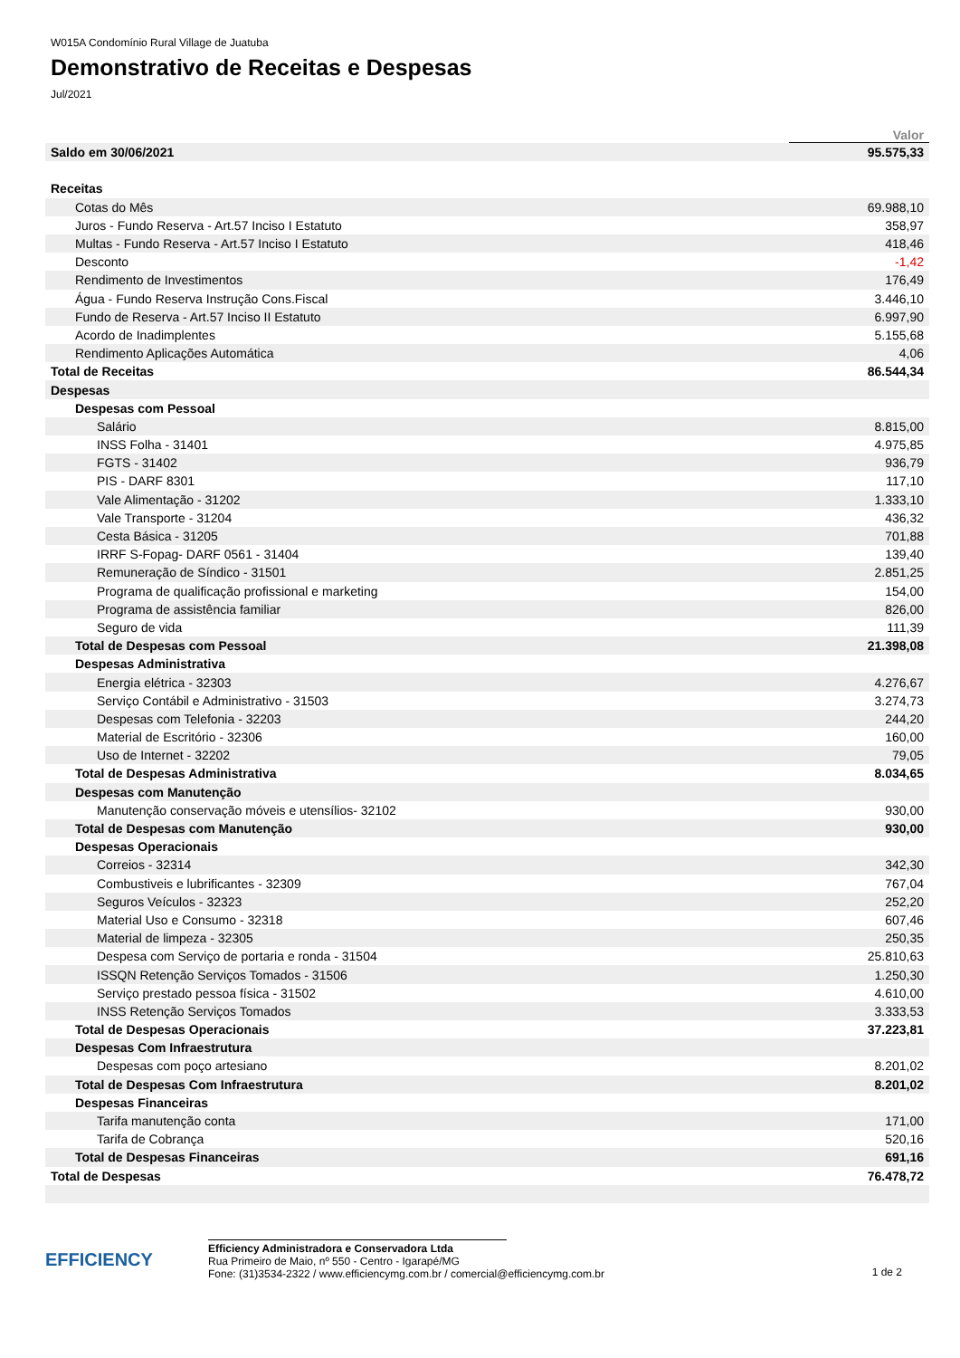W015A Condomínio Rural Village de Juatuba
Demonstrativo de Receitas e Despesas
Jul/2021
| | Valor |
| --- | --- |
| Saldo em 30/06/2021 | 95.575,33 |
| Receitas | |
| Cotas do Mês | 69.988,10 |
| Juros - Fundo Reserva - Art.57 Inciso I Estatuto | 358,97 |
| Multas - Fundo Reserva - Art.57 Inciso I Estatuto | 418,46 |
| Desconto | -1,42 |
| Rendimento de Investimentos | 176,49 |
| Água - Fundo Reserva Instrução Cons.Fiscal | 3.446,10 |
| Fundo de Reserva - Art.57 Inciso II Estatuto | 6.997,90 |
| Acordo de Inadimplentes | 5.155,68 |
| Rendimento Aplicações Automática | 4,06 |
| Total de Receitas | 86.544,34 |
| Despesas | |
| Despesas com Pessoal | |
| Salário | 8.815,00 |
| INSS Folha - 31401 | 4.975,85 |
| FGTS - 31402 | 936,79 |
| PIS - DARF 8301 | 117,10 |
| Vale Alimentação - 31202 | 1.333,10 |
| Vale Transporte - 31204 | 436,32 |
| Cesta Básica - 31205 | 701,88 |
| IRRF S-Fopag- DARF 0561 - 31404 | 139,40 |
| Remuneração de Síndico - 31501 | 2.851,25 |
| Programa de qualificação profissional e marketing | 154,00 |
| Programa de assistência familiar | 826,00 |
| Seguro de vida | 111,39 |
| Total de Despesas com Pessoal | 21.398,08 |
| Despesas Administrativa | |
| Energia elétrica - 32303 | 4.276,67 |
| Serviço Contábil e Administrativo - 31503 | 3.274,73 |
| Despesas com Telefonia - 32203 | 244,20 |
| Material de Escritório - 32306 | 160,00 |
| Uso de Internet - 32202 | 79,05 |
| Total de Despesas Administrativa | 8.034,65 |
| Despesas com Manutenção | |
| Manutenção conservação móveis e utensílios- 32102 | 930,00 |
| Total de Despesas com Manutenção | 930,00 |
| Despesas Operacionais | |
| Correios - 32314 | 342,30 |
| Combustiveis e lubrificantes - 32309 | 767,04 |
| Seguros Veículos - 32323 | 252,20 |
| Material Uso e Consumo - 32318 | 607,46 |
| Material de limpeza - 32305 | 250,35 |
| Despesa com Serviço de portaria e ronda - 31504 | 25.810,63 |
| ISSQN Retenção Serviços Tomados - 31506 | 1.250,30 |
| Serviço prestado pessoa física - 31502 | 4.610,00 |
| INSS Retenção Serviços Tomados | 3.333,53 |
| Total de Despesas Operacionais | 37.223,81 |
| Despesas Com Infraestrutura | |
| Despesas com poço artesiano | 8.201,02 |
| Total de Despesas Com Infraestrutura | 8.201,02 |
| Despesas Financeiras | |
| Tarifa manutenção conta | 171,00 |
| Tarifa de Cobrança | 520,16 |
| Total de Despesas Financeiras | 691,16 |
| Total de Despesas | 76.478,72 |
EFFICIENCY
Efficiency Administradora e Conservadora Ltda
Rua Primeiro de Maio, nº 550 - Centro - Igarapé/MG
Fone: (31)3534-2322 / www.efficiencymg.com.br / comercial@efficiencymg.com.br
1 de 2